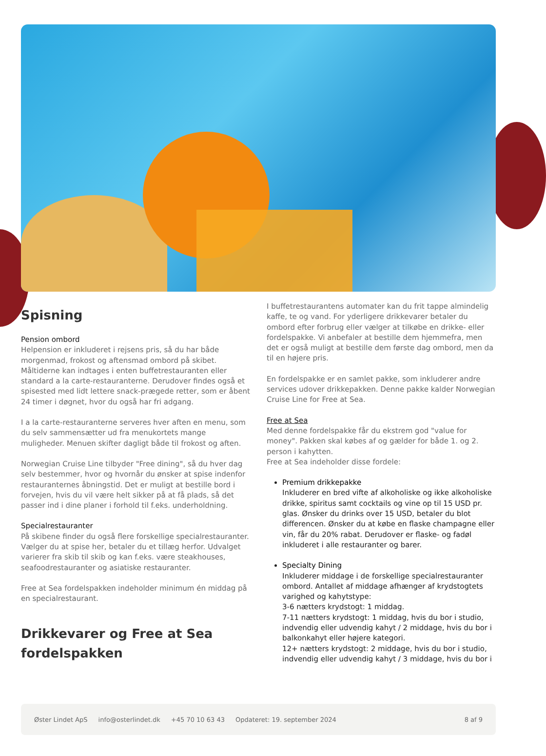Spisning
Pension ombord
Helpension er inkluderet i rejsens pris, så du har både morgenmad, frokost og aftensmad ombord på skibet. Måltiderne kan indtages i enten buffetrestauranten eller standard a la carte-restauranterne. Derudover findes også et spisested med lidt lettere snack-prægede retter, som er åbent 24 timer i døgnet, hvor du også har fri adgang.
I a la carte-restauranterne serveres hver aften en menu, som du selv sammensætter ud fra menukortets mange muligheder. Menuen skifter dagligt både til frokost og aften.
Norwegian Cruise Line tilbyder "Free dining", så du hver dag selv bestemmer, hvor og hvornår du ønsker at spise indenfor restauranternes åbningstid. Det er muligt at bestille bord i forvejen, hvis du vil være helt sikker på at få plads, så det passer ind i dine planer i forhold til f.eks. underholdning.
Specialrestauranter
På skibene finder du også flere forskellige specialrestauranter. Vælger du at spise her, betaler du et tillæg herfor. Udvalget varierer fra skib til skib og kan f.eks. være steakhouses, seafoodrestauranter og asiatiske restauranter.
Free at Sea fordelspakken indeholder minimum én middag på en specialrestaurant.
Drikkevarer og Free at Sea fordelspakken
I buffetrestaurantens automater kan du frit tappe almindelig kaffe, te og vand. For yderligere drikkevarer betaler du ombord efter forbrug eller vælger at tilkøbe en drikke- eller fordelspakke. Vi anbefaler at bestille dem hjemmefra, men det er også muligt at bestille dem første dag ombord, men da til en højere pris.
En fordelspakke er en samlet pakke, som inkluderer andre services udover drikkepakken. Denne pakke kalder Norwegian Cruise Line for Free at Sea.
Free at Sea
Med denne fordelspakke får du ekstrem god "value for money". Pakken skal købes af og gælder for både 1. og 2. person i kahytten.
Free at Sea indeholder disse fordele:
Premium drikkepakke
Inkluderer en bred vifte af alkoholiske og ikke alkoholiske drikke, spiritus samt cocktails og vine op til 15 USD pr. glas. Ønsker du drinks over 15 USD, betaler du blot differencen. Ønsker du at købe en flaske champagne eller vin, får du 20% rabat. Derudover er flaske- og fadøl inkluderet i alle restauranter og barer.
Specialty Dining
Inkluderer middage i de forskellige specialrestauranter ombord. Antallet af middage afhænger af krydstogtets varighed og kahytstype:
3-6 nætters krydstogt: 1 middag.
7-11 nætters krydstogt: 1 middag, hvis du bor i studio, indvendig eller udvendig kahyt / 2 middage, hvis du bor i balkonkahyt eller højere kategori.
12+ nætters krydstogt: 2 middage, hvis du bor i studio, indvendig eller udvendig kahyt / 3 middage, hvis du bor i
Øster Lindet ApS info@osterlindet.dk +45 70 10 63 43 Opdateret: 19. september 2024 8 af 9